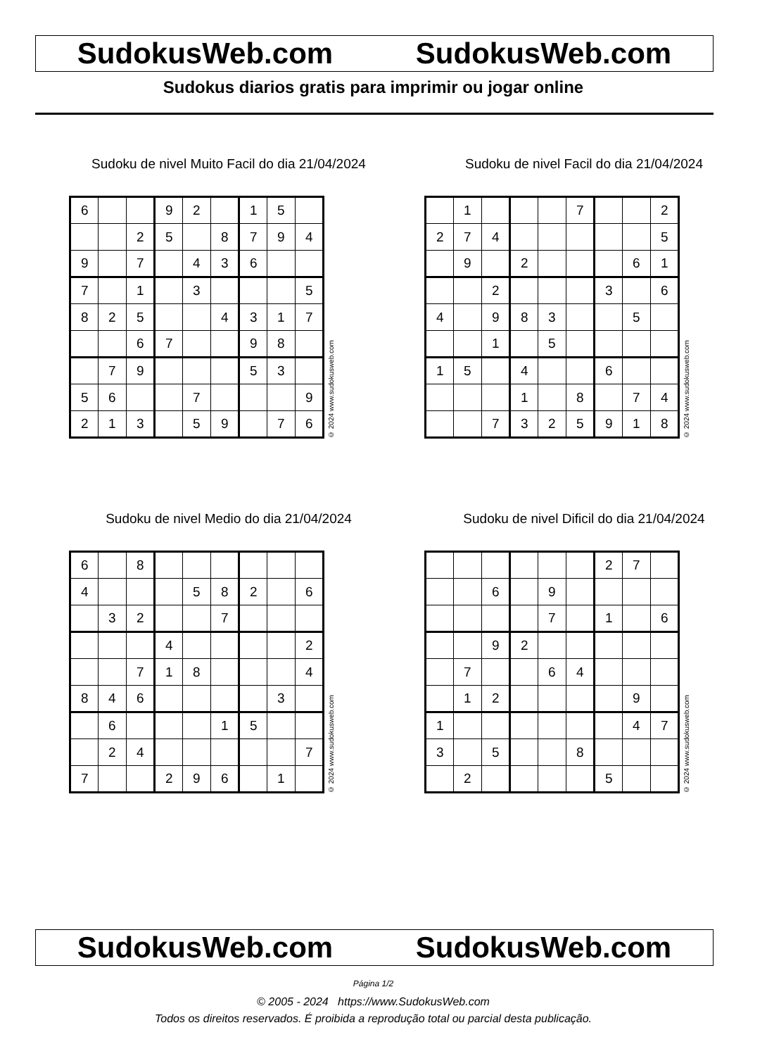SudokusWeb.com SudokusWeb.com
Sudokus diarios gratis para imprimir ou jogar online
Sudoku de nivel Muito Facil do dia 21/04/2024
| 6 | | | 9 | 2 | | 1 | 5 | |
| | | 2 | 5 | | 8 | 7 | 9 | 4 |
| 9 | | 7 | | 4 | 3 | 6 | | |
| 7 | | 1 | | 3 | | | | 5 |
| 8 | 2 | 5 | | | 4 | 3 | 1 | 7 |
| | | 6 | 7 | | | 9 | 8 | |
| | 7 | 9 | | | | 5 | 3 | |
| 5 | 6 | | | 7 | | | | 9 |
| 2 | 1 | 3 | | 5 | 9 | | 7 | 6 |
© 2024 www.sudokusweb.com
Sudoku de nivel Facil do dia 21/04/2024
| | 1 | | | | 7 | | | 2 |
| 2 | 7 | 4 | | | | | | 5 |
| | 9 | | 2 | | | | 6 | 1 |
| | | 2 | | | | 3 | | 6 |
| 4 | | 9 | 8 | 3 | | | 5 | |
| | | 1 | | 5 | | | | |
| 1 | 5 | | 4 | | | 6 | | |
| | | | 1 | | 8 | | 7 | 4 |
| | | 7 | 3 | 2 | 5 | 9 | 1 | 8 |
© 2024 www.sudokusweb.com
Sudoku de nivel Medio do dia 21/04/2024
| 6 | | 8 | | | | | | |
| 4 | | | | 5 | 8 | 2 | | 6 |
| | 3 | 2 | | | 7 | | | |
| | | | 4 | | | | | 2 |
| | | 7 | 1 | 8 | | | | 4 |
| 8 | 4 | 6 | | | | | 3 | |
| | 6 | | | | 1 | 5 | | |
| | 2 | 4 | | | | | | 7 |
| 7 | | | 2 | 9 | 6 | | 1 | |
© 2024 www.sudokusweb.com
Sudoku de nivel Dificil do dia 21/04/2024
| | | | | | | 2 | 7 | |
| | | 6 | | 9 | | | | |
| | | | | 7 | | 1 | | 6 |
| | | 9 | 2 | | | | | |
| | 7 | | | 6 | 4 | | | |
| | 1 | 2 | | | | | 9 | |
| 1 | | | | | | | 4 | 7 |
| 3 | | 5 | | | 8 | | | |
| | 2 | | | | | 5 | | |
© 2024 www.sudokusweb.com
SudokusWeb.com SudokusWeb.com
Página 1/2
© 2005 - 2024 https://www.SudokusWeb.com
Todos os direitos reservados. É proibida a reprodução total ou parcial desta publicação.